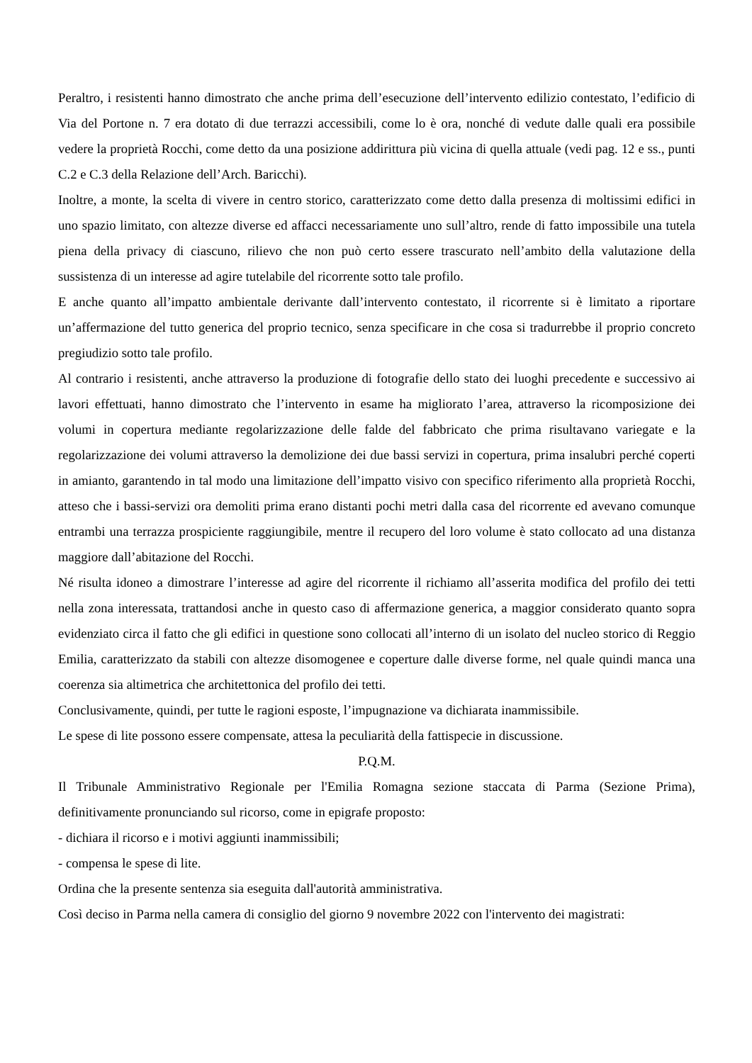Peraltro, i resistenti hanno dimostrato che anche prima dell’esecuzione dell’intervento edilizio contestato, l’edificio di Via del Portone n. 7 era dotato di due terrazzi accessibili, come lo è ora, nonché di vedute dalle quali era possibile vedere la proprietà Rocchi, come detto da una posizione addirittura più vicina di quella attuale (vedi pag. 12 e ss., punti C.2 e C.3 della Relazione dell’Arch. Baricchi).
Inoltre, a monte, la scelta di vivere in centro storico, caratterizzato come detto dalla presenza di moltissimi edifici in uno spazio limitato, con altezze diverse ed affacci necessariamente uno sull’altro, rende di fatto impossibile una tutela piena della privacy di ciascuno, rilievo che non può certo essere trascurato nell’ambito della valutazione della sussistenza di un interesse ad agire tutelabile del ricorrente sotto tale profilo.
E anche quanto all’impatto ambientale derivante dall’intervento contestato, il ricorrente si è limitato a riportare un’affermazione del tutto generica del proprio tecnico, senza specificare in che cosa si tradurrebbe il proprio concreto pregiudizio sotto tale profilo.
Al contrario i resistenti, anche attraverso la produzione di fotografie dello stato dei luoghi precedente e successivo ai lavori effettuati, hanno dimostrato che l’intervento in esame ha migliorato l’area, attraverso la ricomposizione dei volumi in copertura mediante regolarizzazione delle falde del fabbricato che prima risultavano variegate e la regolarizzazione dei volumi attraverso la demolizione dei due bassi servizi in copertura, prima insalubri perché coperti in amianto, garantendo in tal modo una limitazione dell’impatto visivo con specifico riferimento alla proprietà Rocchi, atteso che i bassi-servizi ora demoliti prima erano distanti pochi metri dalla casa del ricorrente ed avevano comunque entrambi una terrazza prospiciente raggiungibile, mentre il recupero del loro volume è stato collocato ad una distanza maggiore dall’abitazione del Rocchi.
Né risulta idoneo a dimostrare l’interesse ad agire del ricorrente il richiamo all’asserita modifica del profilo dei tetti nella zona interessata, trattandosi anche in questo caso di affermazione generica, a maggior considerato quanto sopra evidenziato circa il fatto che gli edifici in questione sono collocati all’interno di un isolato del nucleo storico di Reggio Emilia, caratterizzato da stabili con altezze disomogenee e coperture dalle diverse forme, nel quale quindi manca una coerenza sia altimetrica che architettonica del profilo dei tetti.
Conclusivamente, quindi, per tutte le ragioni esposte, l’impugnazione va dichiarata inammissibile.
Le spese di lite possono essere compensate, attesa la peculiarità della fattispecie in discussione.
P.Q.M.
Il Tribunale Amministrativo Regionale per l'Emilia Romagna sezione staccata di Parma (Sezione Prima), definitivamente pronunciando sul ricorso, come in epigrafe proposto:
- dichiara il ricorso e i motivi aggiunti inammissibili;
- compensa le spese di lite.
Ordina che la presente sentenza sia eseguita dall'autorità amministrativa.
Così deciso in Parma nella camera di consiglio del giorno 9 novembre 2022 con l'intervento dei magistrati: